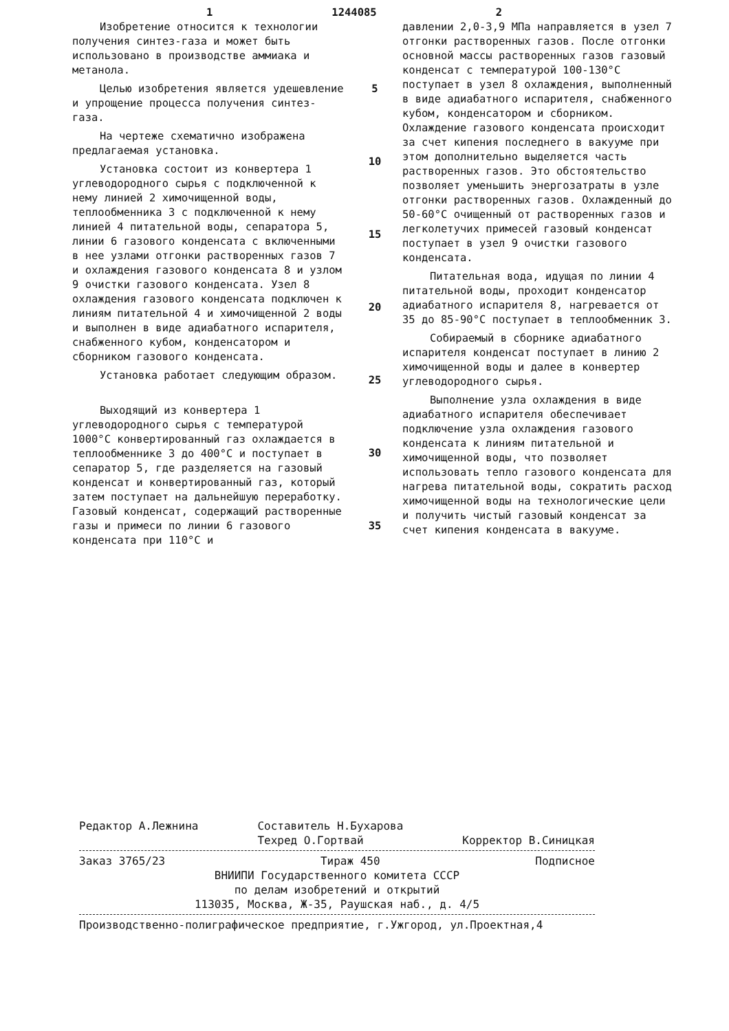1 1244085 2
Изобретение относится к технологии получения синтез-газа и может быть использовано в производстве аммиака и метанола.
Целью изобретения является удешевление и упрощение процесса получения синтез-газа.
На чертеже схематично изображена предлагаемая установка.
Установка состоит из конвертера 1 углеводородного сырья с подключенной к нему линией 2 химочищенной воды, теплообменника 3 с подключенной к нему линией 4 питательной воды, сепаратора 5, линии 6 газового конденсата с включенными в нее узлами отгонки растворенных газов 7 и охлаждения газового конденсата 8 и узлом 9 очистки газового конденсата. Узел 8 охлаждения газового конденсата подключен к линиям питательной 4 и химочищенной 2 воды и выполнен в виде адиабатного испарителя, снабженного кубом, конденсатором и сборником газового конденсата.
Установка работает следующим образом.
Выходящий из конвертера 1 углеводородного сырья с температурой 1000°C конвертированный газ охлаждается в теплообменнике 3 до 400°C и поступает в сепаратор 5, где разделяется на газовый конденсат и конвертированный газ, который затем поступает на дальнейшую переработку. Газовый конденсат, содержащий растворенные газы и примеси по линии 6 газового конденсата при 110°C и
5
10
15
20
25
30
35
давлении 2,0-3,9 МПа направляется в узел 7 отгонки растворенных газов. После отгонки основной массы растворенных газов газовый конденсат с температурой 100-130°C поступает в узел 8 охлаждения, выполненный в виде адиабатного испарителя, снабженного кубом, конденсатором и сборником. Охлаждение газового конденсата происходит за счет кипения последнего в вакууме при этом дополнительно выделяется часть растворенных газов. Это обстоятельство позволяет уменьшить энергозатраты в узле отгонки растворенных газов. Охлажденный до 50-60°C очищенный от растворенных газов и легколетучих примесей газовый конденсат поступает в узел 9 очистки газового конденсата.
Питательная вода, идущая по линии 4 питательной воды, проходит конденсатор адиабатного испарителя 8, нагревается от 35 до 85-90°C поступает в теплообменник 3.
Собираемый в сборнике адиабатного испарителя конденсат поступает в линию 2 химочищенной воды и далее в конвертер углеводородного сырья.
Выполнение узла охлаждения в виде адиабатного испарителя обеспечивает подключение узла охлаждения газового конденсата к линиям питательной и химочищенной воды, что позволяет использовать тепло газового конденсата для нагрева питательной воды, сократить расход химочищенной воды на технологические цели и получить чистый газовый конденсат за счет кипения конденсата в вакууме.
Редактор А.Лежнина Составитель Н.Бухарова
Техред О.Гортвай Корректор В.Синицкая
Заказ 3765/23 Тираж 450 Подписное
ВНИИПИ Государственного комитета СССР
по делам изобретений и открытий
113035, Москва, Ж-35, Раушская наб., д. 4/5
Производственно-полиграфическое предприятие, г.Ужгород, ул.Проектная,4